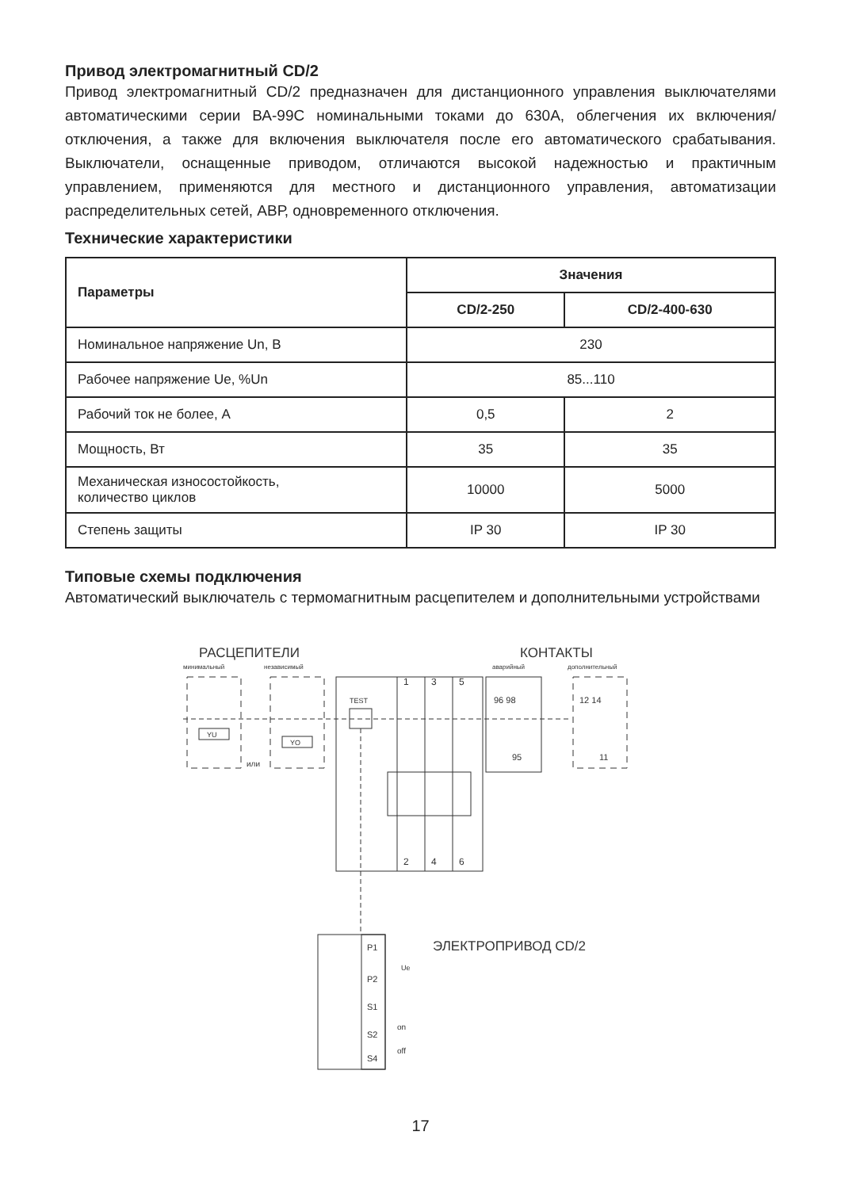Привод электромагнитный CD/2
Привод электромагнитный CD/2 предназначен для дистанционного управления выключателями автоматическими серии ВА-99С номинальными токами до 630А, облегчения их включения/отключения, а также для включения выключателя после его автоматического срабатывания. Выключатели, оснащенные приводом, отличаются высокой надежностью и практичным управлением, применяются для местного и дистанционного управления, автоматизации распределительных сетей, АВР, одновременного отключения.
Технические характеристики
| Параметры | Значения | |
| --- | --- | --- |
| | CD/2-250 | CD/2-400-630 |
| Номинальное напряжение Un, В | 230 | |
| Рабочее напряжение Ue, %Un | 85...110 | |
| Рабочий ток не более, А | 0,5 | 2 |
| Мощность, Вт | 35 | 35 |
| Механическая износостойкость, количество циклов | 10000 | 5000 |
| Степень защиты | IP 30 | IP 30 |
Типовые схемы подключения
Автоматический выключатель с термомагнитным расцепителем и дополнительными устройствами
РАСЦЕПИТЕЛИ
минимальный
независимый
КОНТАКТЫ
аварийный
дополнительный
YU
YO
или
TEST
1
3
5
2
4
6
96 98
95
12 14
11
P1
P2
S1
S2
S4
Ue
on
off
ЭЛЕКТРОПРИВОД CD/2
17